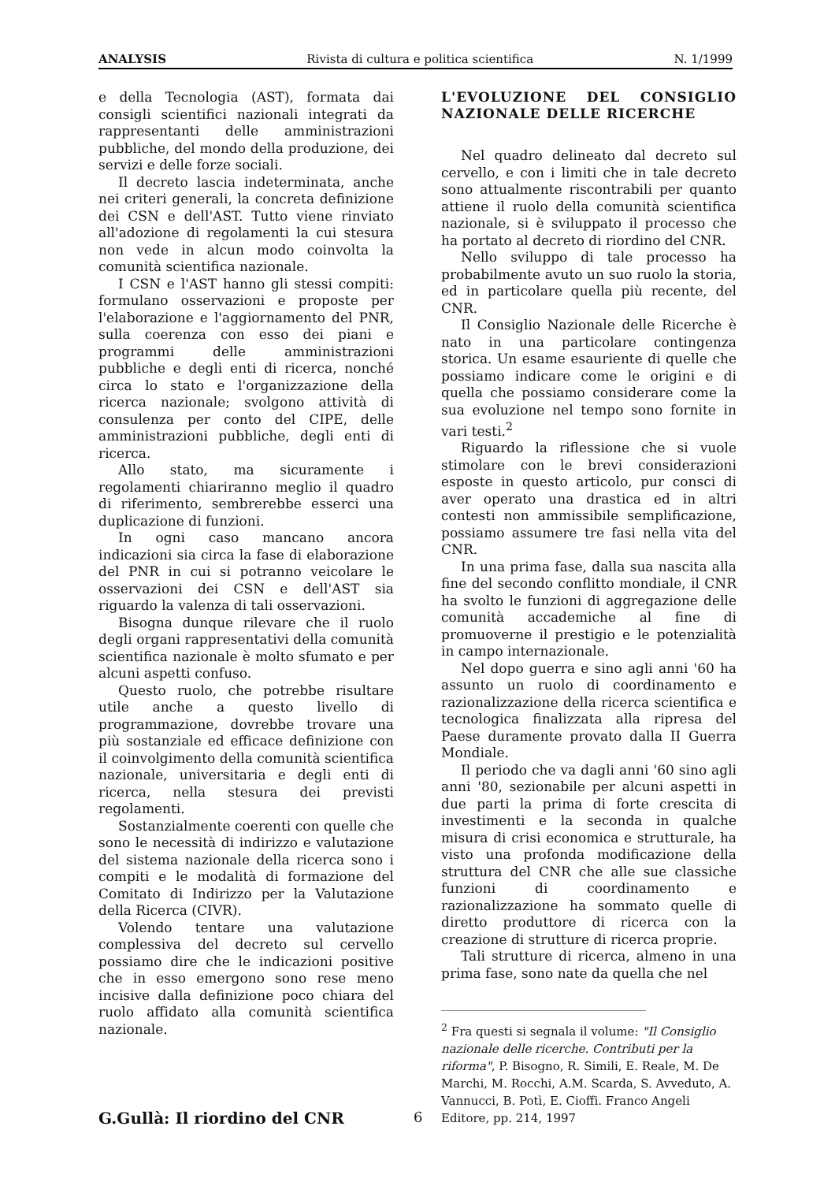ANALYSIS Rivista di cultura e politica scientifica N. 1/1999
e della Tecnologia (AST), formata dai consigli scientifici nazionali integrati da rappresentanti delle amministrazioni pubbliche, del mondo della produzione, dei servizi e delle forze sociali.
Il decreto lascia indeterminata, anche nei criteri generali, la concreta definizione dei CSN e dell'AST. Tutto viene rinviato all'adozione di regolamenti la cui stesura non vede in alcun modo coinvolta la comunità scientifica nazionale.
I CSN e l'AST hanno gli stessi compiti: formulano osservazioni e proposte per l'elaborazione e l'aggiornamento del PNR, sulla coerenza con esso dei piani e programmi delle amministrazioni pubbliche e degli enti di ricerca, nonché circa lo stato e l'organizzazione della ricerca nazionale; svolgono attività di consulenza per conto del CIPE, delle amministrazioni pubbliche, degli enti di ricerca.
Allo stato, ma sicuramente i regolamenti chiariranno meglio il quadro di riferimento, sembrerebbe esserci una duplicazione di funzioni.
In ogni caso mancano ancora indicazioni sia circa la fase di elaborazione del PNR in cui si potranno veicolare le osservazioni dei CSN e dell'AST sia riguardo la valenza di tali osservazioni.
Bisogna dunque rilevare che il ruolo degli organi rappresentativi della comunità scientifica nazionale è molto sfumato e per alcuni aspetti confuso.
Questo ruolo, che potrebbe risultare utile anche a questo livello di programmazione, dovrebbe trovare una più sostanziale ed efficace definizione con il coinvolgimento della comunità scientifica nazionale, universitaria e degli enti di ricerca, nella stesura dei previsti regolamenti.
Sostanzialmente coerenti con quelle che sono le necessità di indirizzo e valutazione del sistema nazionale della ricerca sono i compiti e le modalità di formazione del Comitato di Indirizzo per la Valutazione della Ricerca (CIVR).
Volendo tentare una valutazione complessiva del decreto sul cervello possiamo dire che le indicazioni positive che in esso emergono sono rese meno incisive dalla definizione poco chiara del ruolo affidato alla comunità scientifica nazionale.
L'EVOLUZIONE DEL CONSIGLIO NAZIONALE DELLE RICERCHE
Nel quadro delineato dal decreto sul cervello, e con i limiti che in tale decreto sono attualmente riscontrabili per quanto attiene il ruolo della comunità scientifica nazionale, si è sviluppato il processo che ha portato al decreto di riordino del CNR.
Nello sviluppo di tale processo ha probabilmente avuto un suo ruolo la storia, ed in particolare quella più recente, del CNR.
Il Consiglio Nazionale delle Ricerche è nato in una particolare contingenza storica. Un esame esauriente di quelle che possiamo indicare come le origini e di quella che possiamo considerare come la sua evoluzione nel tempo sono fornite in vari testi.<sup>2</sup>
Riguardo la riflessione che si vuole stimolare con le brevi considerazioni esposte in questo articolo, pur consci di aver operato una drastica ed in altri contesti non ammissibile semplificazione, possiamo assumere tre fasi nella vita del CNR.
In una prima fase, dalla sua nascita alla fine del secondo conflitto mondiale, il CNR ha svolto le funzioni di aggregazione delle comunità accademiche al fine di promuoverne il prestigio e le potenzialità in campo internazionale.
Nel dopo guerra e sino agli anni '60 ha assunto un ruolo di coordinamento e razionalizzazione della ricerca scientifica e tecnologica finalizzata alla ripresa del Paese duramente provato dalla II Guerra Mondiale.
Il periodo che va dagli anni '60 sino agli anni '80, sezionabile per alcuni aspetti in due parti la prima di forte crescita di investimenti e la seconda in qualche misura di crisi economica e strutturale, ha visto una profonda modificazione della struttura del CNR che alle sue classiche funzioni di coordinamento e razionalizzazione ha sommato quelle di diretto produttore di ricerca con la creazione di strutture di ricerca proprie.
Tali strutture di ricerca, almeno in una prima fase, sono nate da quella che nel
<sup>2</sup> Fra questi si segnala il volume: "Il Consiglio nazionale delle ricerche. Contributi per la riforma", P. Bisogno, R. Simili, E. Reale, M. De Marchi, M. Rocchi, A.M. Scarda, S. Avveduto, A. Vannucci, B. Potì, E. Cioffi. Franco Angeli Editore, pp. 214, 1997
G.Gullà: Il riordino del CNR 6